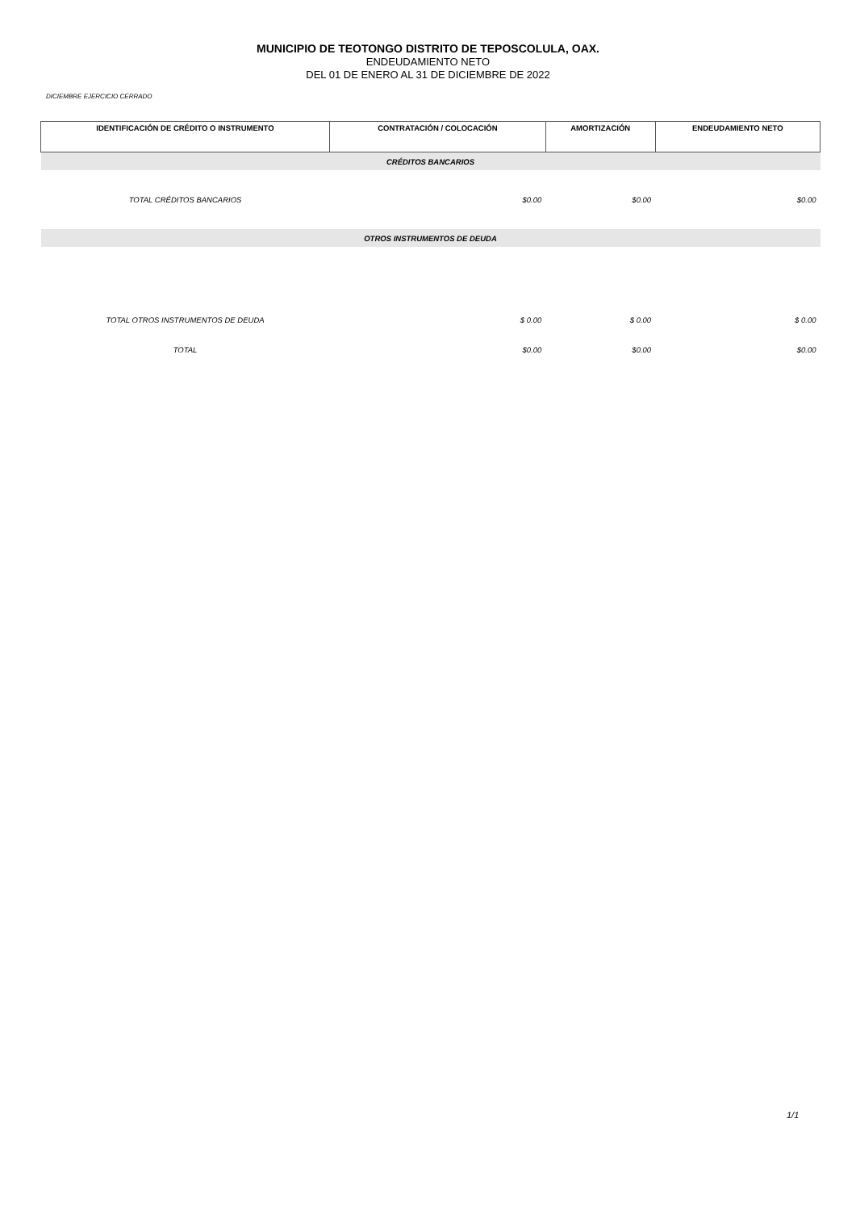MUNICIPIO DE TEOTONGO DISTRITO DE TEPOSCOLULA, OAX.
ENDEUDAMIENTO NETO
DEL 01 DE ENERO AL 31 DE DICIEMBRE DE 2022
DICIEMBRE EJERCICIO CERRADO
| IDENTIFICACIÓN DE CRÉDITO O INSTRUMENTO | CONTRATACIÓN / COLOCACIÓN | AMORTIZACIÓN | ENDEUDAMIENTO NETO |
| --- | --- | --- | --- |
| CRÉDITOS BANCARIOS | | | |
| TOTAL CRÉDITOS BANCARIOS | $0.00 | $0.00 | $0.00 |
| OTROS INSTRUMENTOS DE DEUDA | | | |
| TOTAL OTROS INSTRUMENTOS DE DEUDA | $ 0.00 | $ 0.00 | $ 0.00 |
| TOTAL | $0.00 | $0.00 | $0.00 |
1/1